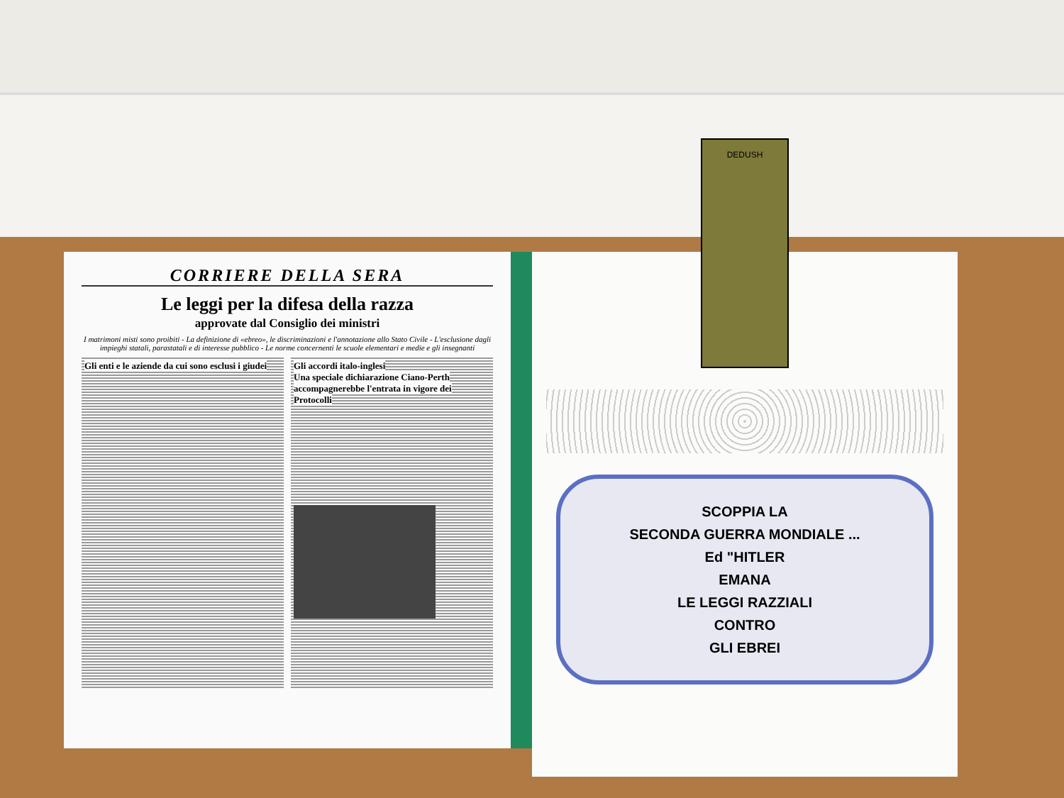CORRIERE DELLA SERA
Le leggi per la difesa della razza
approvate dal Consiglio dei ministri
I matrimoni misti sono proibiti - La definizione di «ebreo», le discriminazioni e l'annotazione allo Stato Civile - L'esclusione dagli impieghi statali, parastatali e di interesse pubblico - Le norme concernenti le scuole elementari e medie e gli insegnanti
Gli enti e le aziende da cui sono esclusi i giudei
Gli accordi italo-inglesi
Una speciale dichiarazione Ciano-Perth accompagnerebbe l'entrata in vigore dei Protocolli
DEDUSH
SCOPPIA LA
SECONDA GUERRA MONDIALE ...
Ed "HITLER
EMANA
LE LEGGI RAZZIALI
CONTRO
GLI EBREI